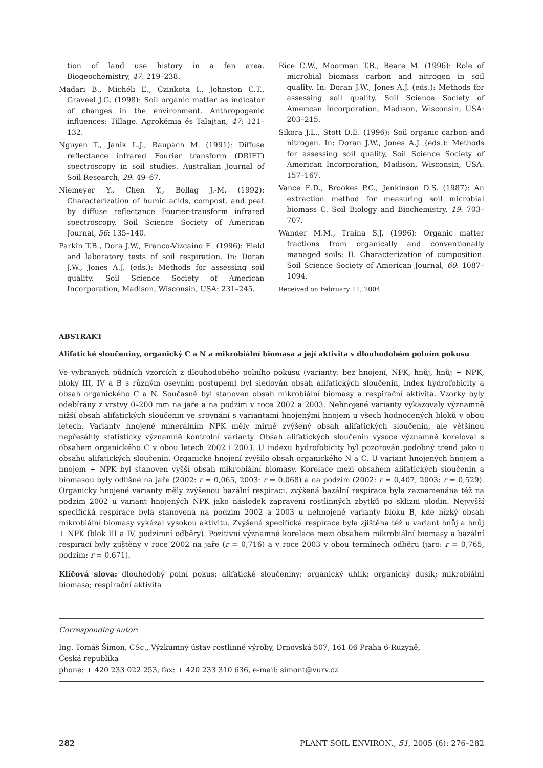tion of land use history in a fen area. Biogeochemistry, 47: 219–238.
Madari B., Michéli E., Czinkota I., Johnston C.T., Graveel J.G. (1998): Soil organic matter as indicator of changes in the environment. Anthropogenic influences: Tillage. Agrokémia és Talajtan, 47: 121–132.
Nguyen T., Janik L.J., Raupach M. (1991): Diffuse reflectance infrared Fourier transform (DRIFT) spectroscopy in soil studies. Australian Journal of Soil Research, 29: 49–67.
Niemeyer Y., Chen Y., Bollag J.-M. (1992): Characterization of humic acids, compost, and peat by diffuse reflectance Fourier-transform infrared spectroscopy. Soil Science Society of American Journal, 56: 135–140.
Parkin T.B., Dora J.W., Franco-Vizcaíno E. (1996): Field and laboratory tests of soil respiration. In: Doran J.W., Jones A.J. (eds.): Methods for assessing soil quality. Soil Science Society of American Incorporation, Madison, Wisconsin, USA: 231–245.
Rice C.W., Moorman T.B., Beare M. (1996): Role of microbial biomass carbon and nitrogen in soil quality. In: Doran J.W., Jones A.J. (eds.): Methods for assessing soil quality. Soil Science Society of American Incorporation, Madison, Wisconsin, USA: 203–215.
Sikora J.L., Stott D.E. (1996): Soil organic carbon and nitrogen. In: Doran J.W., Jones A.J. (eds.): Methods for assessing soil quality, Soil Science Society of American Incorporation, Madison, Wisconsin, USA: 157–167.
Vance E.D., Brookes P.C., Jenkinson D.S. (1987): An extraction method for measuring soil microbial biomass C. Soil Biology and Biochemistry, 19: 703–707.
Wander M.M., Traina S.J. (1996): Organic matter fractions from organically and conventionally managed soils: II. Characterization of composition. Soil Science Society of American Journal, 60: 1087–1094.
Received on February 11, 2004
ABSTRAKT
Alifatické sloučeniny, organický C a N a mikrobiální biomasa a její aktivita v dlouhodobém polním pokusu
Ve vybraných půdních vzorcích z dlouhodobého polního pokusu (varianty: bez hnojení, NPK, hnůj, hnůj + NPK, bloky III, IV a B s různým osevním postupem) byl sledován obsah alifatických sloučenin, index hydrofobicity a obsah organického C a N. Současně byl stanoven obsah mikrobiální biomasy a respirační aktivita. Vzorky byly odebírány z vrstvy 0–200 mm na jaře a na podzim v roce 2002 a 2003. Nehnojené varianty vykazovaly významně nižší obsah alifatických sloučenin ve srovnání s variantami hnojenými hnojem u všech hodnocených bloků v obou letech. Varianty hnojené minerálním NPK měly mírně zvýšený obsah alifatických sloučenin, ale většinou nepřesáhly statisticky významně kontrolní varianty. Obsah alifatických sloučenin vysoce významně koreloval s obsahem organického C v obou letech 2002 i 2003. U indexu hydrofobicity byl pozorován podobný trend jako u obsahu alifatických sloučenin. Organické hnojení zvýšilo obsah organického N a C. U variant hnojených hnojem a hnojem + NPK byl stanoven vyšší obsah mikrobiální biomasy. Korelace mezi obsahem alifatických sloučenin a biomasou byly odlišné na jaře (2002: r = 0,065, 2003: r = 0,068) a na podzim (2002: r = 0,407, 2003: r = 0,529). Organicky hnojené varianty měly zvýšenou bazální respiraci, zvýšená bazální respirace byla zaznamenána též na podzim 2002 u variant hnojených NPK jako následek zapravení rostlinných zbytků po sklizni plodin. Nejvyšší specifická respirace byla stanovena na podzim 2002 a 2003 u nehnojené varianty bloku B, kde nízký obsah mikrobiální biomasy vykázal vysokou aktivitu. Zvýšená specifická respirace byla zjištěna též u variant hnůj a hnůj + NPK (blok III a IV, podzimní odběry). Pozitivní významné korelace mezi obsahem mikrobiální biomasy a bazální respirací byly zjištěny v roce 2002 na jaře (r = 0,716) a v roce 2003 v obou termínech odběru (jaro: r = 0,765, podzim: r = 0,671).
Klíčová slova: dlouhodobý polní pokus; alifatické sloučeniny; organický uhlík; organický dusík; mikrobiální biomasa; respirační aktivita
Corresponding autor:
Ing. Tomáš Šimon, CSc., Výzkumný ústav rostlinné výroby, Drnovská 507, 161 06 Praha 6-Ruzyně,
Česká republika
phone: + 420 233 022 253, fax: + 420 233 310 636, e-mail: simont@vurv.cz
282 PLANT SOIL ENVIRON., 51, 2005 (6): 276–282